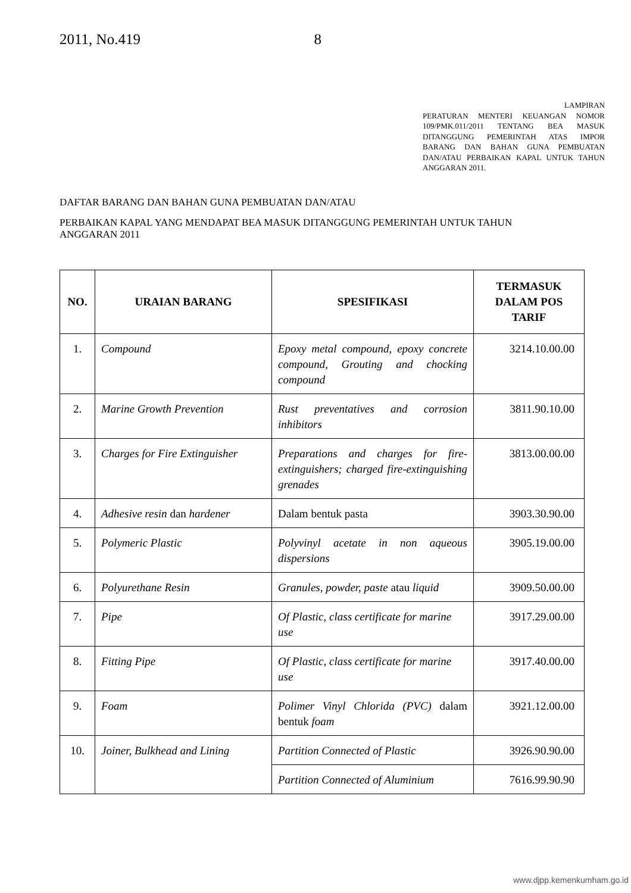2011, No.419 8
LAMPIRAN
PERATURAN MENTERI KEUANGAN NOMOR 109/PMK.011/2011 TENTANG BEA MASUK DITANGGUNG PEMERINTAH ATAS IMPOR BARANG DAN BAHAN GUNA PEMBUATAN DAN/ATAU PERBAIKAN KAPAL UNTUK TAHUN ANGGARAN 2011.
DAFTAR BARANG DAN BAHAN GUNA PEMBUATAN DAN/ATAU
PERBAIKAN KAPAL YANG MENDAPAT BEA MASUK DITANGGUNG PEMERINTAH UNTUK TAHUN ANGGARAN 2011
| NO. | URAIAN BARANG | SPESIFIKASI | TERMASUK DALAM POS TARIF |
| --- | --- | --- | --- |
| 1. | Compound | Epoxy metal compound, epoxy concrete compound, Grouting and chocking compound | 3214.10.00.00 |
| 2. | Marine Growth Prevention | Rust preventatives and corrosion inhibitors | 3811.90.10.00 |
| 3. | Charges for Fire Extinguisher | Preparations and charges for fire-extinguishers; charged fire-extinguishing grenades | 3813.00.00.00 |
| 4. | Adhesive resin dan hardener | Dalam bentuk pasta | 3903.30.90.00 |
| 5. | Polymeric Plastic | Polyvinyl acetate in non aqueous dispersions | 3905.19.00.00 |
| 6. | Polyurethane Resin | Granules, powder, paste atau liquid | 3909.50.00.00 |
| 7. | Pipe | Of Plastic, class certificate for marine use | 3917.29.00.00 |
| 8. | Fitting Pipe | Of Plastic, class certificate for marine use | 3917.40.00.00 |
| 9. | Foam | Polimer Vinyl Chlorida (PVC) dalam bentuk foam | 3921.12.00.00 |
| 10. | Joiner, Bulkhead and Lining | Partition Connected of Plastic | 3926.90.90.00 |
| | | Partition Connected of Aluminium | 7616.99.90.90 |
www.djpp.kemenkumham.go.id